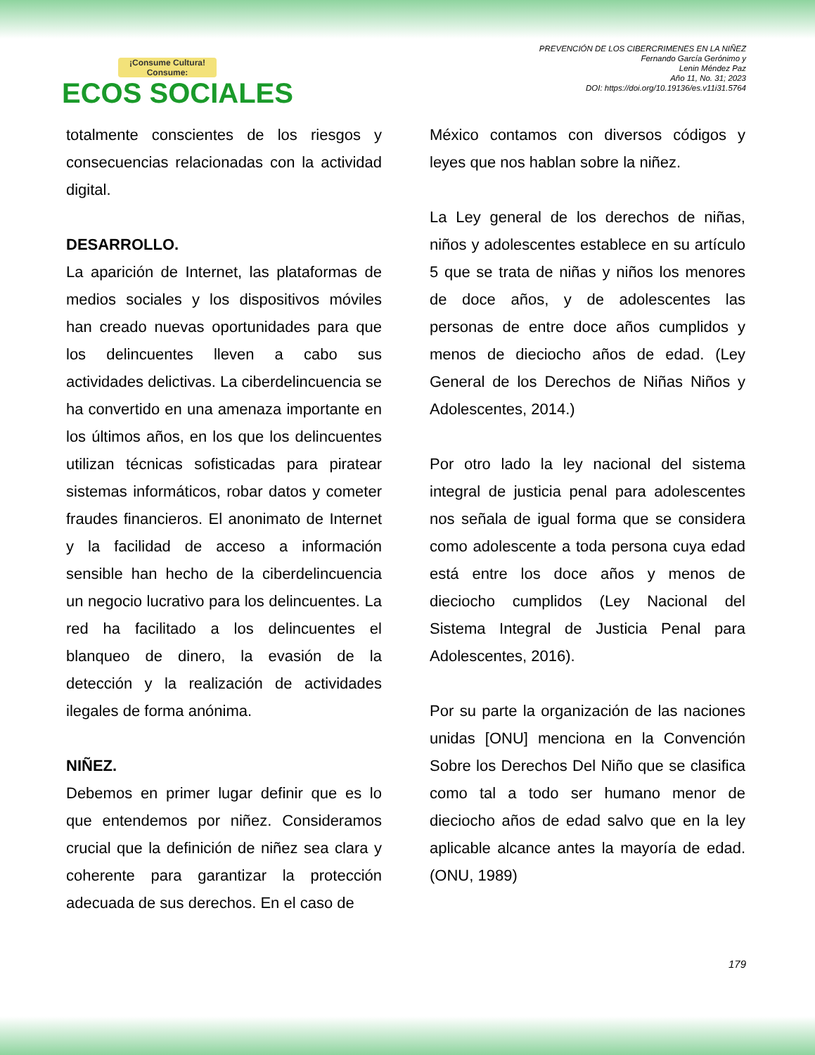¡Consume Cultura! Consume:
ECOS SOCIALES
PREVENCIÓN DE LOS CIBERCRIMENES EN LA NIÑEZ
Fernando García Gerónimo y
Lenin Méndez Paz
Año 11, No. 31; 2023
DOI: https://doi.org/10.19136/es.v11i31.5764
totalmente conscientes de los riesgos y consecuencias relacionadas con la actividad digital.
DESARROLLO.
La aparición de Internet, las plataformas de medios sociales y los dispositivos móviles han creado nuevas oportunidades para que los delincuentes lleven a cabo sus actividades delictivas. La ciberdelincuencia se ha convertido en una amenaza importante en los últimos años, en los que los delincuentes utilizan técnicas sofisticadas para piratear sistemas informáticos, robar datos y cometer fraudes financieros. El anonimato de Internet y la facilidad de acceso a información sensible han hecho de la ciberdelincuencia un negocio lucrativo para los delincuentes. La red ha facilitado a los delincuentes el blanqueo de dinero, la evasión de la detección y la realización de actividades ilegales de forma anónima.
NIÑEZ.
Debemos en primer lugar definir que es lo que entendemos por niñez. Consideramos crucial que la definición de niñez sea clara y coherente para garantizar la protección adecuada de sus derechos. En el caso de
México contamos con diversos códigos y leyes que nos hablan sobre la niñez.
La Ley general de los derechos de niñas, niños y adolescentes establece en su artículo 5 que se trata de niñas y niños los menores de doce años, y de adolescentes las personas de entre doce años cumplidos y menos de dieciocho años de edad. (Ley General de los Derechos de Niñas Niños y Adolescentes, 2014.)
Por otro lado la ley nacional del sistema integral de justicia penal para adolescentes nos señala de igual forma que se considera como adolescente a toda persona cuya edad está entre los doce años y menos de dieciocho cumplidos (Ley Nacional del Sistema Integral de Justicia Penal para Adolescentes, 2016).
Por su parte la organización de las naciones unidas [ONU] menciona en la Convención Sobre los Derechos Del Niño que se clasifica como tal a todo ser humano menor de dieciocho años de edad salvo que en la ley aplicable alcance antes la mayoría de edad. (ONU, 1989)
179